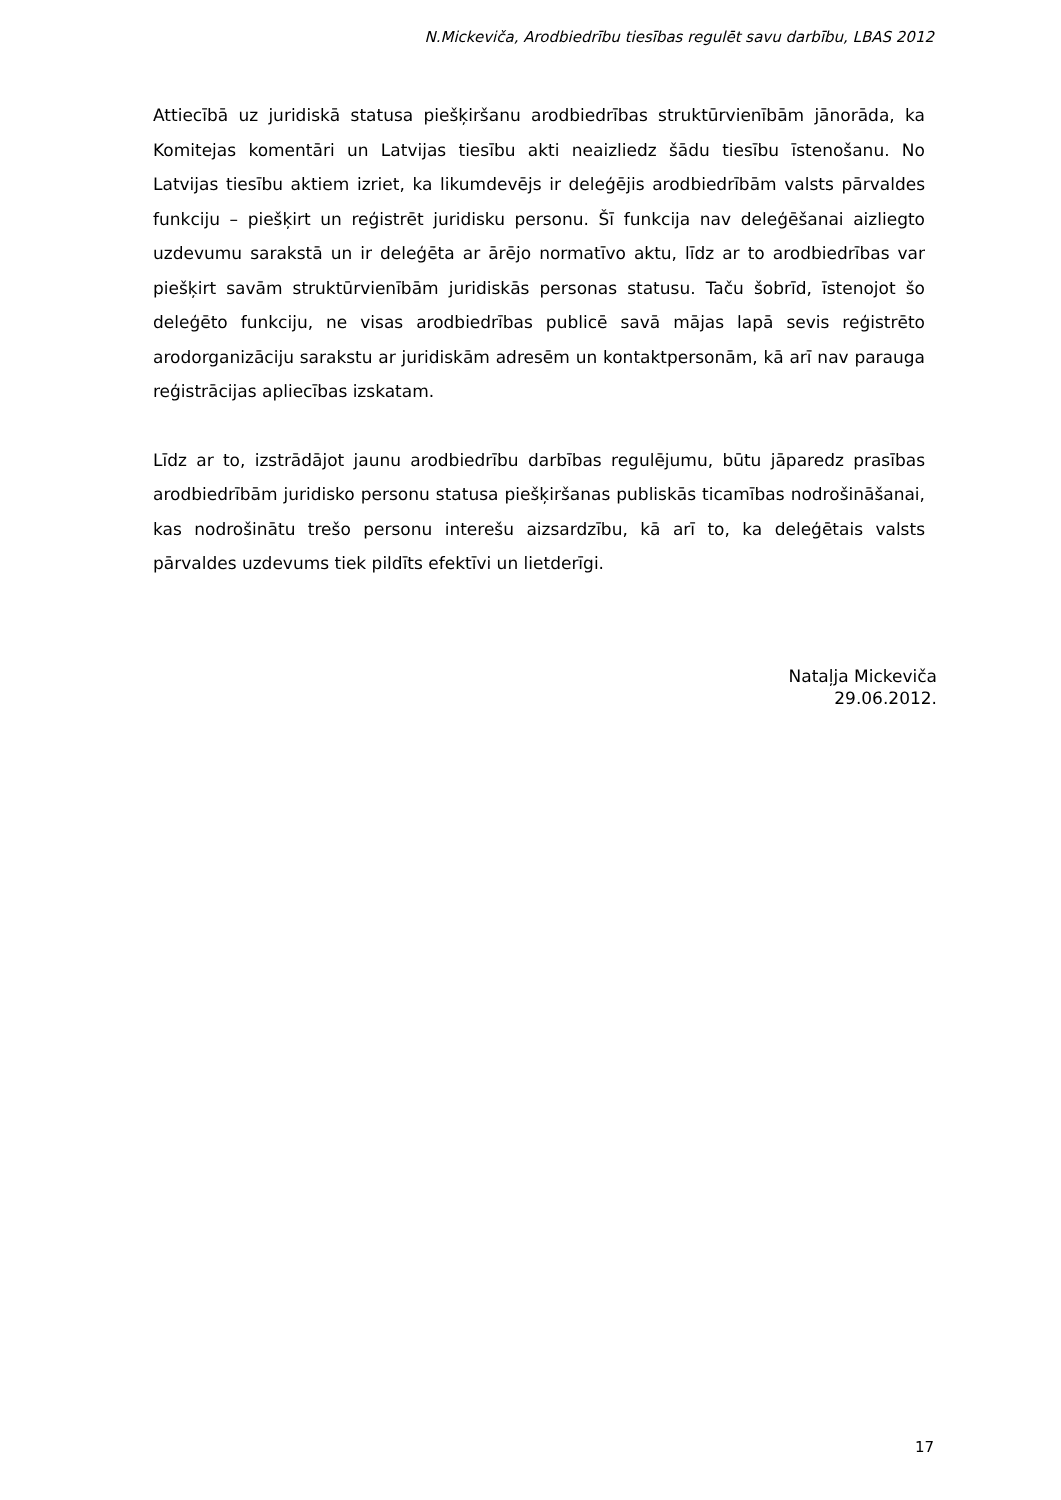N.Mickeviča, Arodbiedrību tiesības regulēt savu darbību, LBAS 2012
Attiecībā uz juridiskā statusa piešķiršanu arodbiedrības struktūrvienībām jānorāda, ka Komitejas komentāri un Latvijas tiesību akti neaizliedz šādu tiesību īstenošanu. No Latvijas tiesību aktiem izriet, ka likumdevējs ir deleģējis arodbiedrībām valsts pārvaldes funkciju – piešķirt un reģistrēt juridisku personu. Šī funkcija nav deleģēšanai aizliegto uzdevumu sarakstā un ir deleģēta ar ārējo normatīvo aktu, līdz ar to arodbiedrības var piešķirt savām struktūrvienībām juridiskās personas statusu. Taču šobrīd, īstenojot šo deleģēto funkciju, ne visas arodbiedrības publicē savā mājas lapā sevis reģistrēto arodorganizāciju sarakstu ar juridiskām adresēm un kontaktpersonām, kā arī nav parauga reģistrācijas apliecības izskatam.
Līdz ar to, izstrādājot jaunu arodbiedrību darbības regulējumu, būtu jāparedz prasības arodbiedrībām juridisko personu statusa piešķiršanas publiskās ticamības nodrošināšanai, kas nodrošinātu trešo personu interešu aizsardzību, kā arī to, ka deleģētais valsts pārvaldes uzdevums tiek pildīts efektīvi un lietderīgi.
Nataļja Mickeviča
29.06.2012.
17